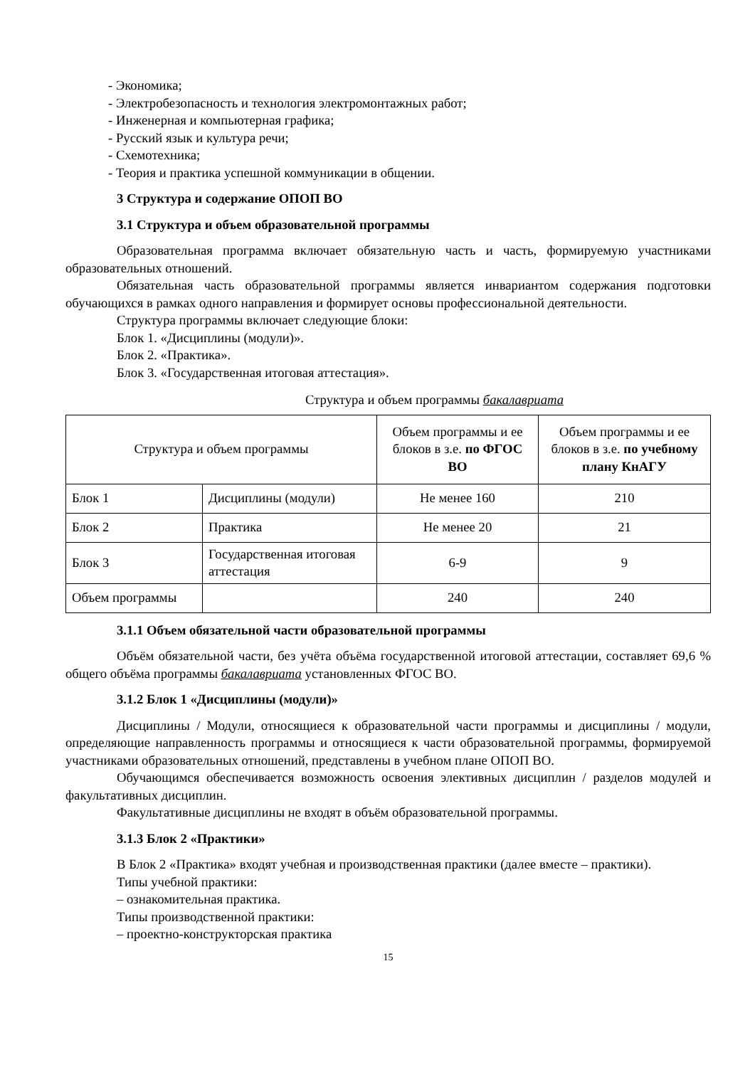- Экономика;
- Электробезопасность и технология электромонтажных работ;
- Инженерная и компьютерная графика;
- Русский язык и культура речи;
- Схемотехника;
- Теория и практика успешной коммуникации в общении.
3 Структура и содержание ОПОП ВО
3.1 Структура и объем образовательной программы
Образовательная программа включает обязательную часть и часть, формируемую участниками образовательных отношений.
Обязательная часть образовательной программы является инвариантом содержания подготовки обучающихся в рамках одного направления и формирует основы профессиональной деятельности.
Структура программы включает следующие блоки:
Блок 1. «Дисциплины (модули)».
Блок 2. «Практика».
Блок 3. «Государственная итоговая аттестация».
Структура и объем программы бакалавриата
| Структура и объем программы | | Объем программы и ее блоков в з.е. по ФГОС ВО | Объем программы и ее блоков в з.е. по учебному плану КнАГУ |
| --- | --- | --- | --- |
| Блок 1 | Дисциплины (модули) | Не менее 160 | 210 |
| Блок 2 | Практика | Не менее 20 | 21 |
| Блок 3 | Государственная итоговая аттестация | 6-9 | 9 |
| Объем программы | | 240 | 240 |
3.1.1 Объем обязательной части образовательной программы
Объём обязательной части, без учёта объёма государственной итоговой аттестации, составляет 69,6 % общего объёма программы бакалавриата установленных ФГОС ВО.
3.1.2 Блок 1 «Дисциплины (модули)»
Дисциплины / Модули, относящиеся к образовательной части программы и дисциплины / модули, определяющие направленность программы и относящиеся к части образовательной программы, формируемой участниками образовательных отношений, представлены в учебном плане ОПОП ВО.
Обучающимся обеспечивается возможность освоения элективных дисциплин / разделов модулей и факультативных дисциплин.
Факультативные дисциплины не входят в объём образовательной программы.
3.1.3 Блок 2 «Практики»
В Блок 2 «Практика» входят учебная и производственная практики (далее вместе – практики).
Типы учебной практики:
– ознакомительная практика.
Типы производственной практики:
– проектно-конструкторская практика
15